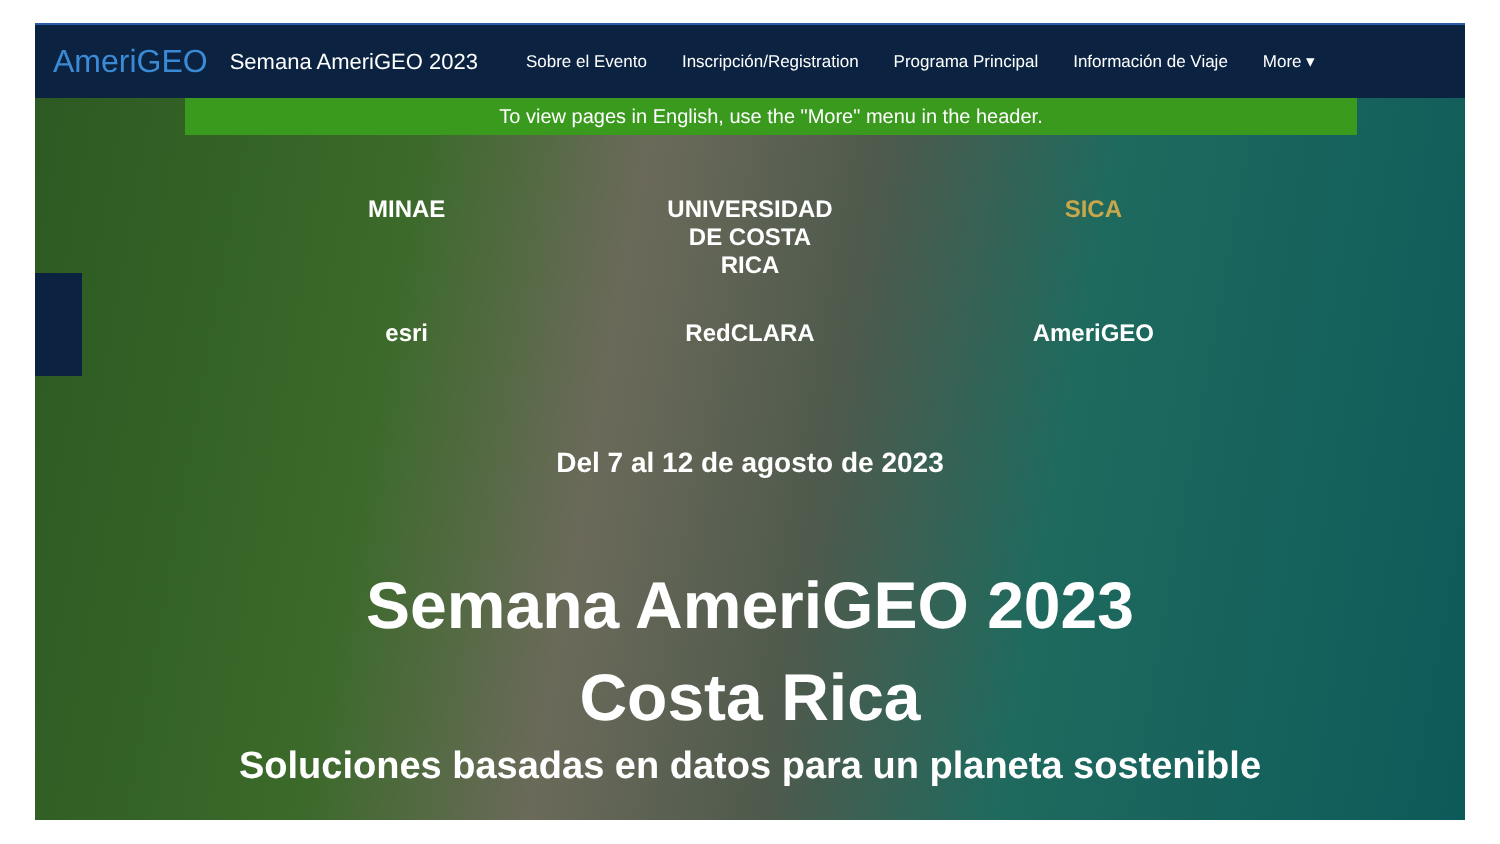AmeriGEO Semana AmeriGEO 2023 Sobre el Evento Inscripción/Registration Programa Principal Información de Viaje More ▾
To view pages in English, use the "More" menu in the header.
MINAE UNIVERSIDAD DE COSTA RICA
SICA
esri RedCLARA AmeriGEO
Del 7 al 12 de agosto de 2023
Semana AmeriGEO 2023
Costa Rica
Soluciones basadas en datos para un planeta sostenible